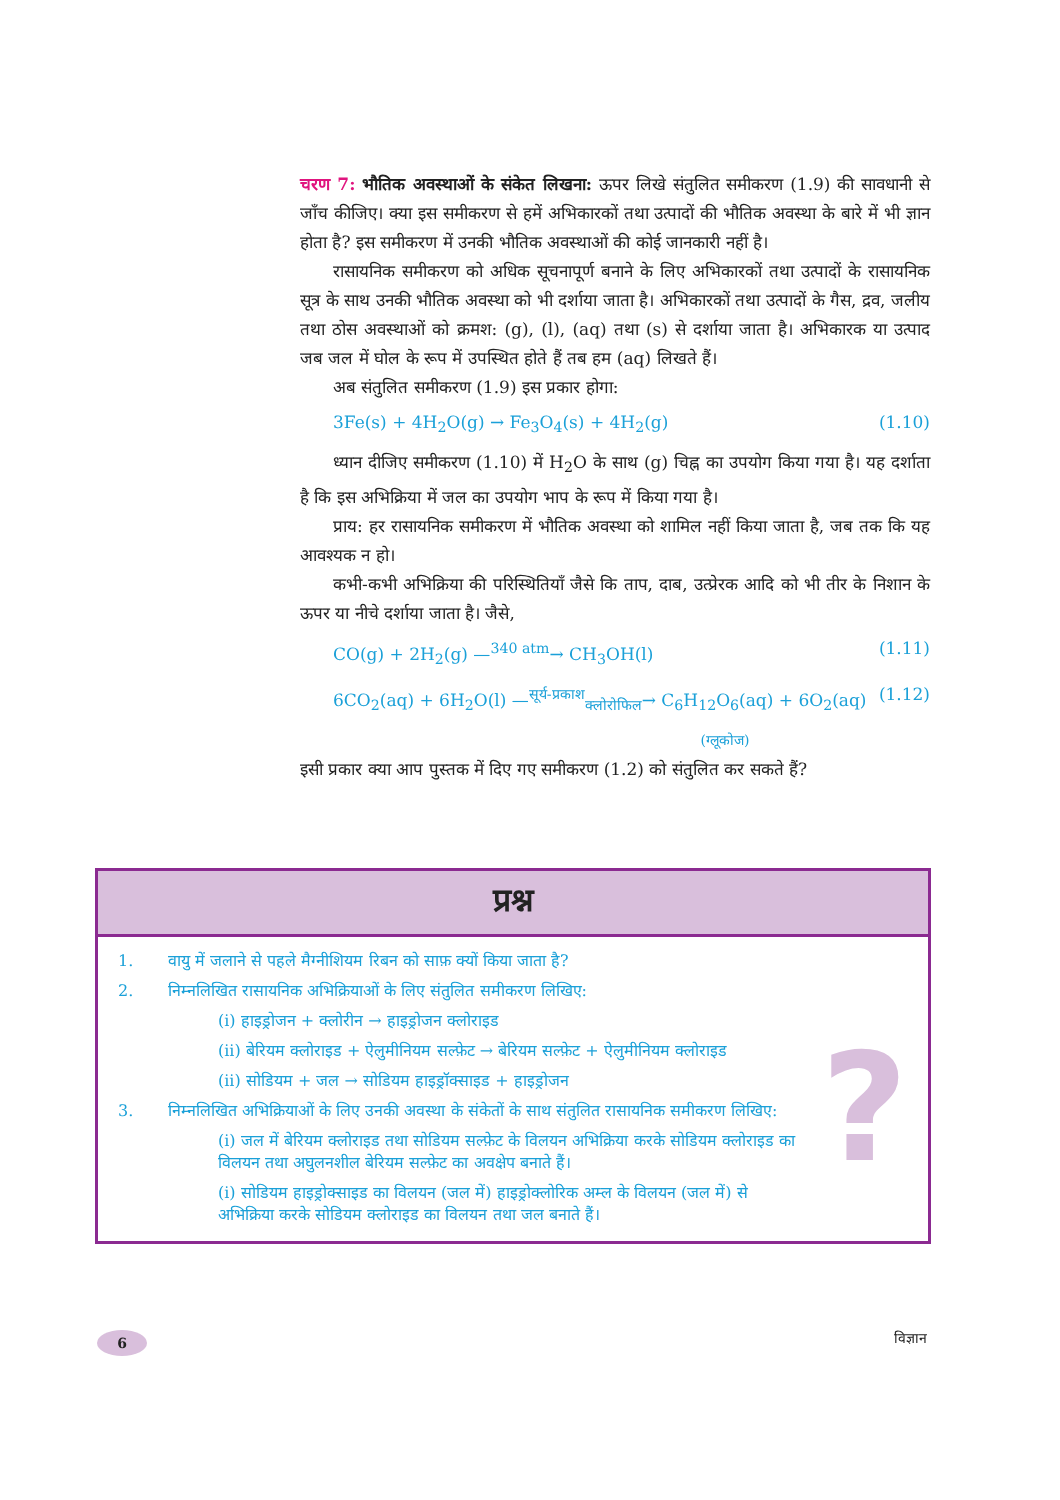चरण 7: भौतिक अवस्थाओं के संकेत लिखना: ऊपर लिखे संतुलित समीकरण (1.9) की सावधानी से जाँच कीजिए। क्या इस समीकरण से हमें अभिकारकों तथा उत्पादों की भौतिक अवस्था के बारे में भी ज्ञान होता है? इस समीकरण में उनकी भौतिक अवस्थाओं की कोई जानकारी नहीं है।
रासायनिक समीकरण को अधिक सूचनापूर्ण बनाने के लिए अभिकारकों तथा उत्पादों के रासायनिक सूत्र के साथ उनकी भौतिक अवस्था को भी दर्शाया जाता है। अभिकारकों तथा उत्पादों के गैस, द्रव, जलीय तथा ठोस अवस्थाओं को क्रमश: (g), (l), (aq) तथा (s) से दर्शाया जाता है। अभिकारक या उत्पाद जब जल में घोल के रूप में उपस्थित होते हैं तब हम (aq) लिखते हैं।
अब संतुलित समीकरण (1.9) इस प्रकार होगा:
3Fe(s) + 4H<sub>2</sub>O(g) → Fe<sub>3</sub>O<sub>4</sub>(s) + 4H<sub>2</sub>(g) (1.10)
ध्यान दीजिए समीकरण (1.10) में H<sub>2</sub>O के साथ (g) चिह्न का उपयोग किया गया है। यह दर्शाता है कि इस अभिक्रिया में जल का उपयोग भाप के रूप में किया गया है।
प्राय: हर रासायनिक समीकरण में भौतिक अवस्था को शामिल नहीं किया जाता है, जब तक कि यह आवश्यक न हो।
कभी-कभी अभिक्रिया की परिस्थितियाँ जैसे कि ताप, दाब, उत्प्रेरक आदि को भी तीर के निशान के ऊपर या नीचे दर्शाया जाता है। जैसे,
CO(g) + 2H<sub>2</sub>(g) —<sup>340 atm</sup>→ CH<sub>3</sub>OH(l) (1.11)
6CO<sub>2</sub>(aq) + 6H<sub>2</sub>O(l) —<sup>सूर्य-प्रकाश</sup><sub>क्लोरोफिल</sub>→ C<sub>6</sub>H<sub>12</sub>O<sub>6</sub>(aq) + 6O<sub>2</sub>(aq) (1.12)
(ग्लूकोज)
इसी प्रकार क्या आप पुस्तक में दिए गए समीकरण (1.2) को संतुलित कर सकते हैं?
प्रश्न
1. वायु में जलाने से पहले मैग्नीशियम रिबन को साफ़ क्यों किया जाता है?
2. निम्नलिखित रासायनिक अभिक्रियाओं के लिए संतुलित समीकरण लिखिए:
(i) हाइड्रोजन + क्लोरीन → हाइड्रोजन क्लोराइड
(ii) बेरियम क्लोराइड + ऐलुमीनियम सल्फ़ेट → बेरियम सल्फ़ेट + ऐलुमीनियम क्लोराइड
(ii) सोडियम + जल → सोडियम हाइड्रॉक्साइड + हाइड्रोजन
3. निम्नलिखित अभिक्रियाओं के लिए उनकी अवस्था के संकेतों के साथ संतुलित रासायनिक समीकरण लिखिए:
(i) जल में बेरियम क्लोराइड तथा सोडियम सल्फ़ेट के विलयन अभिक्रिया करके सोडियम क्लोराइड का विलयन तथा अघुलनशील बेरियम सल्फ़ेट का अवक्षेप बनाते हैं।
(i) सोडियम हाइड्रोक्साइड का विलयन (जल में) हाइड्रोक्लोरिक अम्ल के विलयन (जल में) से अभिक्रिया करके सोडियम क्लोराइड का विलयन तथा जल बनाते हैं।
?
6 विज्ञान